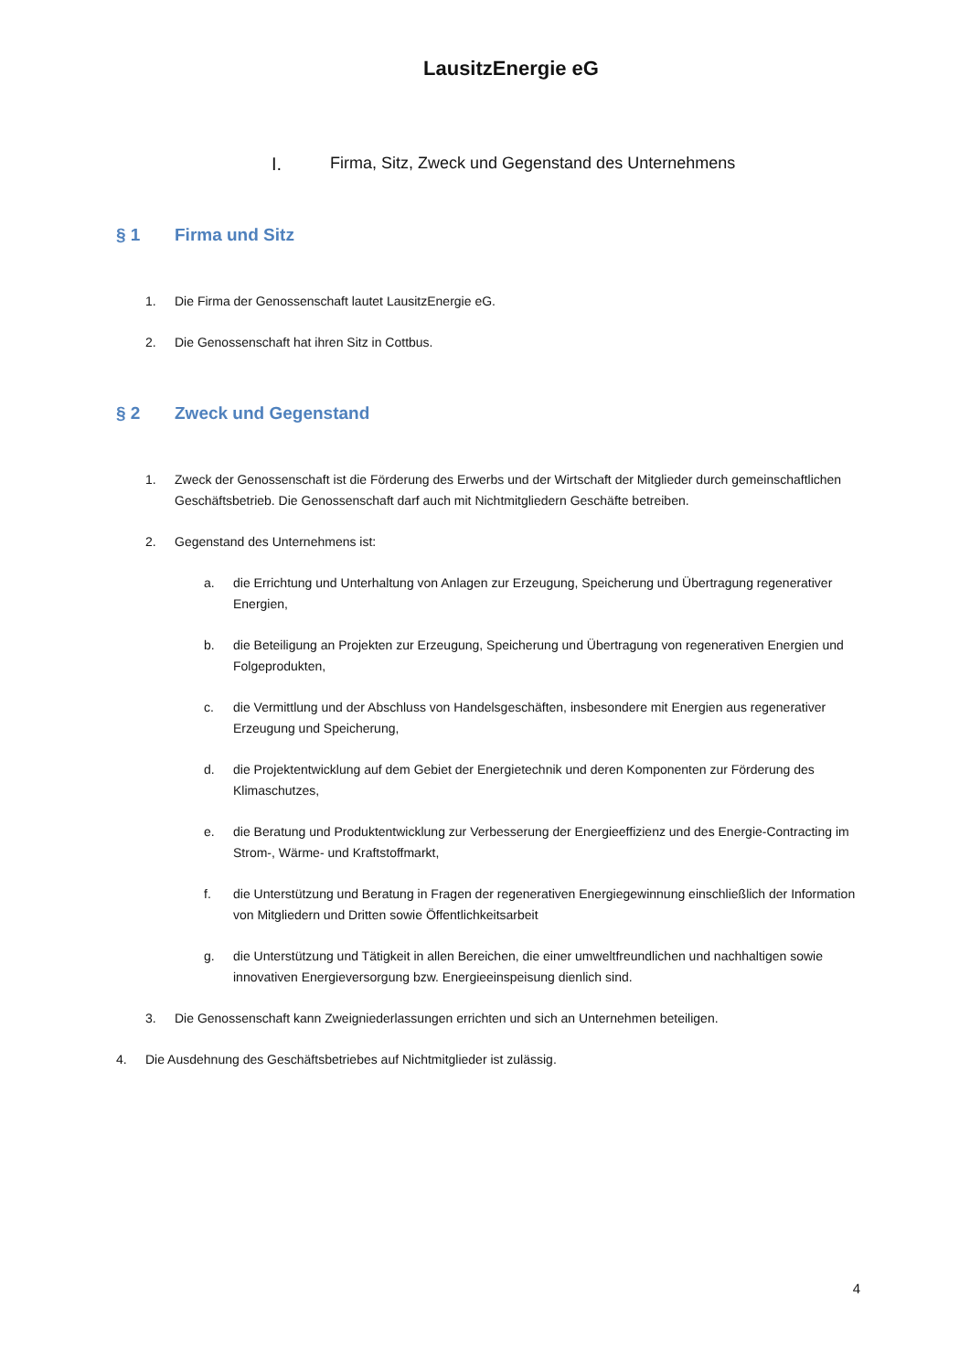LausitzEnergie eG
I. Firma, Sitz, Zweck und Gegenstand des Unternehmens
§ 1 Firma und Sitz
1. Die Firma der Genossenschaft lautet LausitzEnergie eG.
2. Die Genossenschaft hat ihren Sitz in Cottbus.
§ 2 Zweck und Gegenstand
1. Zweck der Genossenschaft ist die Förderung des Erwerbs und der Wirtschaft der Mitglieder durch gemeinschaftlichen Geschäftsbetrieb. Die Genossenschaft darf auch mit Nichtmitgliedern Geschäfte betreiben.
2. Gegenstand des Unternehmens ist:
a. die Errichtung und Unterhaltung von Anlagen zur Erzeugung, Speicherung und Übertragung regenerativer Energien,
b. die Beteiligung an Projekten zur Erzeugung, Speicherung und Übertragung von regenerativen Energien und Folgeprodukten,
c. die Vermittlung und der Abschluss von Handelsgeschäften, insbesondere mit Energien aus regenerativer Erzeugung und Speicherung,
d. die Projektentwicklung auf dem Gebiet der Energietechnik und deren Komponenten zur Förderung des Klimaschutzes,
e. die Beratung und Produktentwicklung zur Verbesserung der Energieeffizienz und des Energie-Contracting im Strom-, Wärme- und Kraftstoffmarkt,
f. die Unterstützung und Beratung in Fragen der regenerativen Energiegewinnung einschließlich der Information von Mitgliedern und Dritten sowie Öffentlichkeitsarbeit
g. die Unterstützung und Tätigkeit in allen Bereichen, die einer umweltfreundlichen und nachhaltigen sowie innovativen Energieversorgung bzw. Energieeinspeisung dienlich sind.
3. Die Genossenschaft kann Zweigniederlassungen errichten und sich an Unternehmen beteiligen.
4. Die Ausdehnung des Geschäftsbetriebes auf Nichtmitglieder ist zulässig.
4